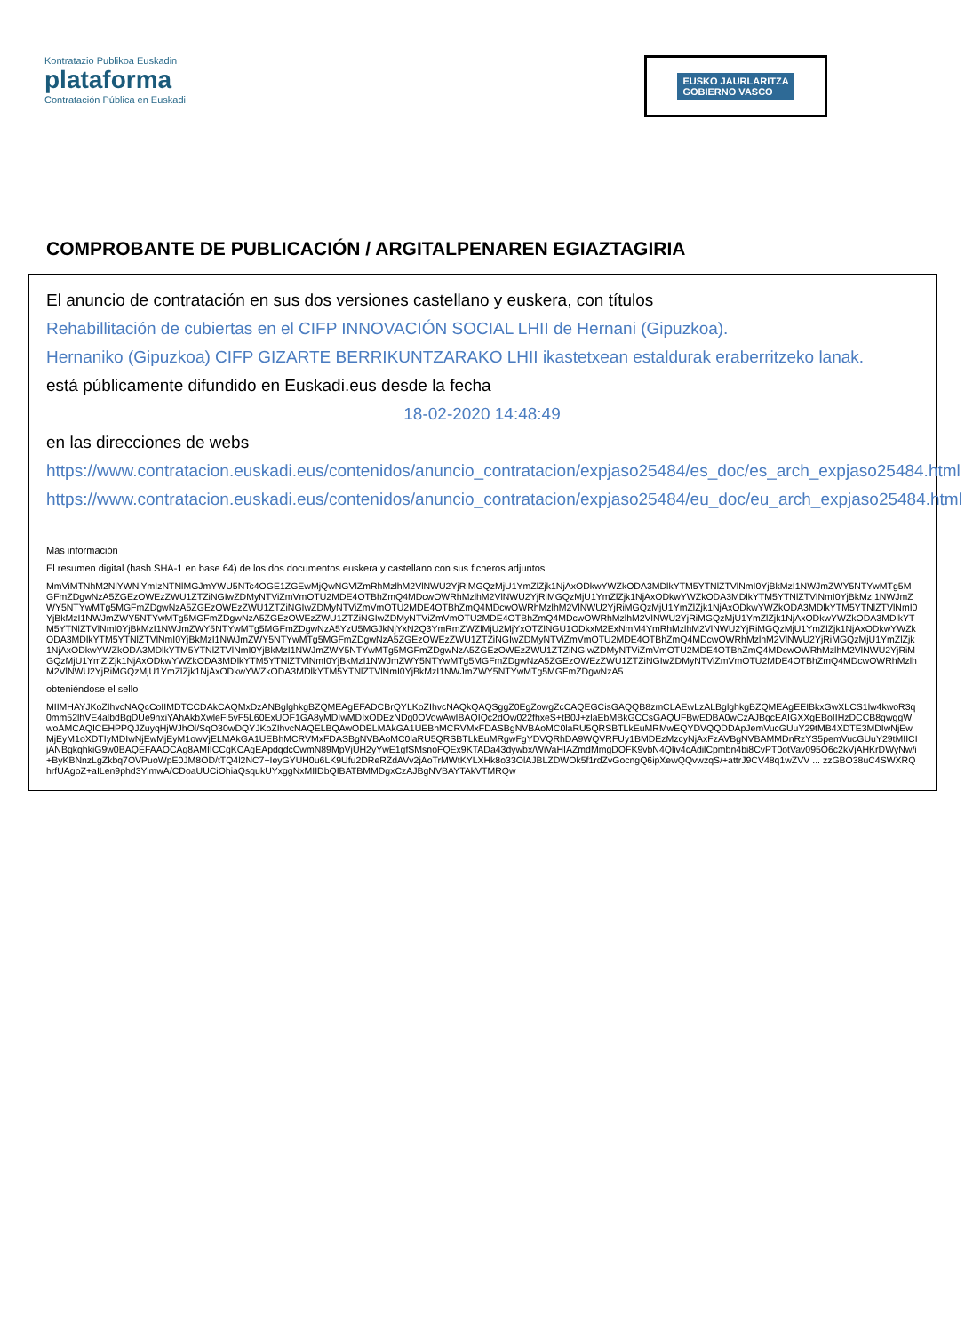Kontratazio Publikoa Euskadin
plataforma
Contratación Pública en Euskadi
EUSKO JAURLARITZA
GOBIERNO VASCO
COMPROBANTE DE PUBLICACIÓN / ARGITALPENAREN EGIAZTAGIRIA
El anuncio de contratación en sus dos versiones castellano y euskera, con títulos
Rehabillitación de cubiertas en el CIFP INNOVACIÓN SOCIAL LHII de Hernani (Gipuzkoa).
Hernaniko (Gipuzkoa) CIFP GIZARTE BERRIKUNTZARAKO LHII ikastetxean estaldurak eraberritzeko lanak.
está públicamente difundido en Euskadi.eus desde la fecha
18-02-2020 14:48:49
en las direcciones de webs
https://www.contratacion.euskadi.eus/contenidos/anuncio_contratacion/expjaso25484/es_doc/es_arch_expjaso25484.html
https://www.contratacion.euskadi.eus/contenidos/anuncio_contratacion/expjaso25484/eu_doc/eu_arch_expjaso25484.html
Más información
El resumen digital (hash SHA-1 en base 64) de los dos documentos euskera y castellano con sus ficheros adjuntos
MmViMTNhM2NlYWNiYmIzNTNlMGJmYWU5NTc4OGE1ZGEwMjQwNGVlZmRhMzlhM2VlNWU2YjRiMGQzMjU1YmZlZjk1NjAxODkwYWZkODA3MDlkYTM5YTNlZTVlNmI0YjBkMzI1NWJmZWY5NTYwMTg5MGFmZDgwNzA5ZGEzOWEzZWU1ZTZiNGIwZDMyNTViZmVmOTU2MDE4OTBhZmQ4MDcwOWRhMzlhM2VlNWU2YjRiMGQzMjU1YmZlZjk1NjAxODkwYWZkODA3MDlkYTM5YTNlZTVlNmI0YjBkMzI1NWJmZWY5NTYwMTg5MGFmZDgwNzA5ZGEzOWEzZWU1ZTZiNGIwZDMyNTViZmVmOTU2MDE4OTBhZmQ4MDcwOWRhMzlhM2VlNWU2YjRiMGQzMjU1YmZlZjk1NjAxODkwYWZkODA3MDlkYTM5YTNlZTVlNmI0YjBkMzI1NWJmZWY5NTYwMTg5MGFmZDgwNzA5ZGEzOWEzZWU1ZTZiNGIwZDMyNTViZmVmOTU2MDE4OTBhZmQ4MDcwOWRhMzlhM2VlNWU2YjRiMGQzMjU1YmZlZjk1NjAxODkwYWZkODA3MDlkYTM5YTNlZTVlNmI0YjBkMzI1NWJmZWY5NTYwMTg5MGFmZDgwNzA5YzU5MGJkNjYxN2Q3YmRmZWZlMjU2MjYxOTZlNGU1ODkxM2ExNmM4YmRhMzlhM2VlNWU2YjRiMGQzMjU1YmZlZjk1NjAxODkwYWZkODA3MDlkYTM5YTNlZTVlNmI0YjBkMzI1NWJmZWY5NTYwMTg5MGFmZDgwNzA5ZGEzOWEzZWU1ZTZiNGIwZDMyNTViZmVmOTU2MDE4OTBhZmQ4MDcwOWRhMzlhM2VlNWU2YjRiMGQzMjU1YmZlZjk1NjAxODkwYWZkODA3MDlkYTM5YTNlZTVlNmI0YjBkMzI1NWJmZWY5NTYwMTg5MGFmZDgwNzA5ZGEzOWEzZWU1ZTZiNGIwZDMyNTViZmVmOTU2MDE4OTBhZmQ4MDcwOWRhMzlhM2VlNWU2YjRiMGQzMjU1YmZlZjk1NjAxODkwYWZkODA3MDlkYTM5YTNlZTVlNmI0YjBkMzI1NWJmZWY5NTYwMTg5MGFmZDgwNzA5ZGEzOWEzZWU1ZTZiNGIwZDMyNTViZmVmOTU2MDE4OTBhZmQ4MDcwOWRhMzlhM2VlNWU2YjRiMGQzMjU1YmZlZjk1NjAxODkwYWZkODA3MDlkYTM5YTNlZTVlNmI0YjBkMzI1NWJmZWY5NTYwMTg5MGFmZDgwNzA5
obteniéndose el sello
MIIMHAYJKoZIhvcNAQcCoIIMDTCCDAkCAQMxDzANBglghkgBZQMEAgEFADCBrQYLKoZIhvcNAQkQAQSggZ0EgZowgZcCAQEGCisGAQQB8zmCLAEwLzALBglghkgBZQMEAgEEIBkxGwXLCS1lw4kwoR3q0mm52lhVE4albdBgDUe9nxiYAhAkbXwleFi5vF5L60ExUOF1GA8yMDIwMDIxODEzNDg0OVowAwIBAQIQc2dOw022fhxeS+tB0J+zlaEbMBkGCCsGAQUFBwEDBA0wCzAJBgcEAIGXXgEBoIIHzDCCB8gwggWwoAMCAQICEHPPQJZuyqHjWJhOl/SqO30wDQYJKoZIhvcNAQELBQAwODELMAkGA1UEBhMCRVMxFDASBgNVBAoMC0laRU5QRSBTLkEuMRMwEQYDVQQDDApJemVucGUuY29tMB4XDTE3MDIwNjEwMjEyM1oXDTIyMDIwNjEwMjEyM1owVjELMAkGA1UEBhMCRVMxFDASBgNVBAoMC0laRU5QRSBTLkEuMRgwFgYDVQRhDA9WQVRFUy1BMDEzMzcyNjAxFzAVBgNVBAMMDnRzYS5pemVucGUuY29tMIICIjANBgkqhkiG9w0BAQEFAAOCAg8AMIICCgKCAgEApdqdcCwmN89MpVjUH2yYwE1gfSMsnoFQEx9KTADa43dywbx/WiVaHIAZmdMmgDOFK9vbN4Qliv4cAdilCpmbn4bi8CvPT0otVav095O6c2kVjAHKrDWyNw/i+ByKBNnzLgZkbq7OVPuoWpE0JM8OD/tTQ4l2NC7+IeyGYUH0u6LK9Ufu2DReRZdAVv2jAoTrMWtKYLXHk8o33OlAJBLZDWOk5f1rdZvGocngQ6ipXewQQvwzqS/+attrJ9CV48q1wZVV ... zzGBO38uC4SWXRQhrfUAgoZ+aILen9phd3YimwA/CDoaUUCiOhiaQsqukUYxggNxMIIDbQIBATBMMDgxCzAJBgNVBAYTAkVTMRQw